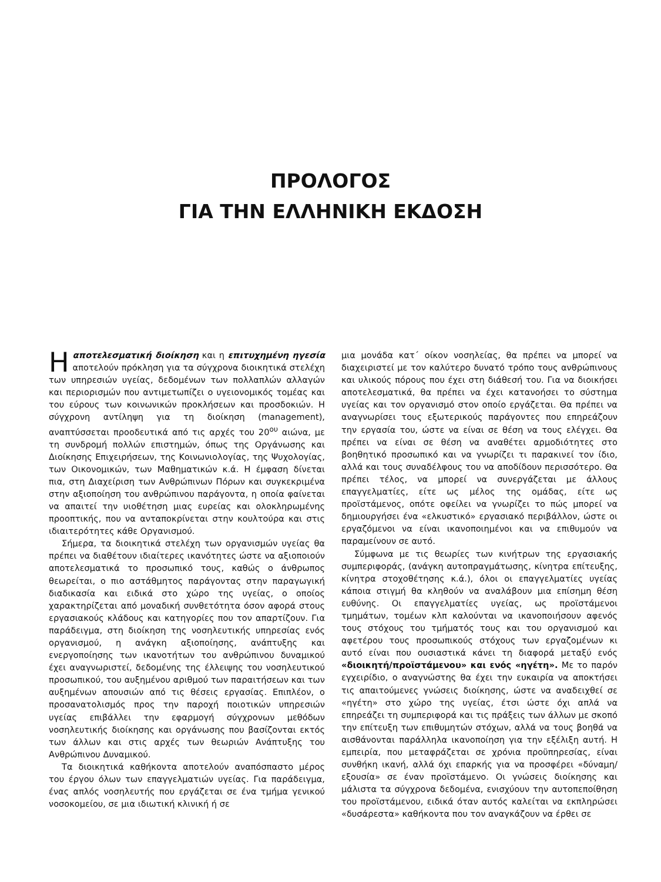ΠΡΟΛΟΓΟΣ
ΓΙΑ ΤΗΝ ΕΛΛΗΝΙΚΗ ΕΚΔΟΣΗ
Η αποτελεσματική διοίκηση και η επιτυχημένη ηγεσία αποτελούν πρόκληση για τα σύγχρονα διοικητικά στελέχη των υπηρεσιών υγείας, δεδομένων των πολλαπλών αλλαγών και περιορισμών που αντιμετωπίζει ο υγειονομικός τομέας και του εύρους των κοινωνικών προκλήσεων και προσδοκιών. Η σύγχρονη αντίληψη για τη διοίκηση (management), αναπτύσσεται προοδευτικά από τις αρχές του 20<sup>ου</sup> αιώνα, με τη συνδρομή πολλών επιστημών, όπως της Οργάνωσης και Διοίκησης Επιχειρήσεων, της Κοινωνιολογίας, της Ψυχολογίας, των Οικονομικών, των Μαθηματικών κ.ά. Η έμφαση δίνεται πια, στη Διαχείριση των Ανθρώπινων Πόρων και συγκεκριμένα στην αξιοποίηση του ανθρώπινου παράγοντα, η οποία φαίνεται να απαιτεί την υιοθέτηση μιας ευρείας και ολοκληρωμένης προοπτικής, που να ανταποκρίνεται στην κουλτούρα και στις ιδιαιτερότητες κάθε Οργανισμού.
Σήμερα, τα διοικητικά στελέχη των οργανισμών υγείας θα πρέπει να διαθέτουν ιδιαίτερες ικανότητες ώστε να αξιοποιούν αποτελεσματικά το προσωπικό τους, καθώς ο άνθρωπος θεωρείται, ο πιο αστάθμητος παράγοντας στην παραγωγική διαδικασία και ειδικά στο χώρο της υγείας, ο οποίος χαρακτηρίζεται από μοναδική συνθετότητα όσον αφορά στους εργασιακούς κλάδους και κατηγορίες που τον απαρτίζουν. Για παράδειγμα, στη διοίκηση της νοσηλευτικής υπηρεσίας ενός οργανισμού, η ανάγκη αξιοποίησης, ανάπτυξης και ενεργοποίησης των ικανοτήτων του ανθρώπινου δυναμικού έχει αναγνωριστεί, δεδομένης της έλλειψης του νοσηλευτικού προσωπικού, του αυξημένου αριθμού των παραιτήσεων και των αυξημένων απουσιών από τις θέσεις εργασίας. Επιπλέον, ο προσανατολισμός προς την παροχή ποιοτικών υπηρεσιών υγείας επιβάλλει την εφαρμογή σύγχρονων μεθόδων νοσηλευτικής διοίκησης και οργάνωσης που βασίζονται εκτός των άλλων και στις αρχές των θεωριών Ανάπτυξης του Ανθρώπινου Δυναμικού.
Τα διοικητικά καθήκοντα αποτελούν αναπόσπαστο μέρος του έργου όλων των επαγγελματιών υγείας. Για παράδειγμα, ένας απλός νοσηλευτής που εργάζεται σε ένα τμήμα γενικού νοσοκομείου, σε μια ιδιωτική κλινική ή σε
μια μονάδα κατ΄ οίκον νοσηλείας, θα πρέπει να μπορεί να διαχειριστεί με τον καλύτερο δυνατό τρόπο τους ανθρώπινους και υλικούς πόρους που έχει στη διάθεσή του. Για να διοικήσει αποτελεσματικά, θα πρέπει να έχει κατανοήσει το σύστημα υγείας και τον οργανισμό στον οποίο εργάζεται. Θα πρέπει να αναγνωρίσει τους εξωτερικούς παράγοντες που επηρεάζουν την εργασία του, ώστε να είναι σε θέση να τους ελέγχει. Θα πρέπει να είναι σε θέση να αναθέτει αρμοδιότητες στο βοηθητικό προσωπικό και να γνωρίζει τι παρακινεί τον ίδιο, αλλά και τους συναδέλφους του να αποδίδουν περισσότερο. Θα πρέπει τέλος, να μπορεί να συνεργάζεται με άλλους επαγγελματίες, είτε ως μέλος της ομάδας, είτε ως προϊστάμενος, οπότε οφείλει να γνωρίζει το πώς μπορεί να δημιουργήσει ένα «ελκυστικό» εργασιακό περιβάλλον, ώστε οι εργαζόμενοι να είναι ικανοποιημένοι και να επιθυμούν να παραμείνουν σε αυτό.
Σύμφωνα με τις θεωρίες των κινήτρων της εργασιακής συμπεριφοράς, (ανάγκη αυτοπραγμάτωσης, κίνητρα επίτευξης, κίνητρα στοχοθέτησης κ.ά.), όλοι οι επαγγελματίες υγείας κάποια στιγμή θα κληθούν να αναλάβουν μια επίσημη θέση ευθύνης. Οι επαγγελματίες υγείας, ως προϊστάμενοι τμημάτων, τομέων κλπ καλούνται να ικανοποιήσουν αφενός τους στόχους του τμήματός τους και του οργανισμού και αφετέρου τους προσωπικούς στόχους των εργαζομένων κι αυτό είναι που ουσιαστικά κάνει τη διαφορά μεταξύ ενός «διοικητή/προϊστάμενου» και ενός «ηγέτη». Με το παρόν εγχειρίδιο, ο αναγνώστης θα έχει την ευκαιρία να αποκτήσει τις απαιτούμενες γνώσεις διοίκησης, ώστε να αναδειχθεί σε «ηγέτη» στο χώρο της υγείας, έτσι ώστε όχι απλά να επηρεάζει τη συμπεριφορά και τις πράξεις των άλλων με σκοπό την επίτευξη των επιθυμητών στόχων, αλλά να τους βοηθά να αισθάνονται παράλληλα ικανοποίηση για την εξέλιξη αυτή. Η εμπειρία, που μεταφράζεται σε χρόνια προϋπηρεσίας, είναι συνθήκη ικανή, αλλά όχι επαρκής για να προσφέρει «δύναμη/εξουσία» σε έναν προϊστάμενο. Οι γνώσεις διοίκησης και μάλιστα τα σύγχρονα δεδομένα, ενισχύουν την αυτοπεποίθηση του προϊστάμενου, ειδικά όταν αυτός καλείται να εκπληρώσει «δυσάρεστα» καθήκοντα που τον αναγκάζουν να έρθει σε